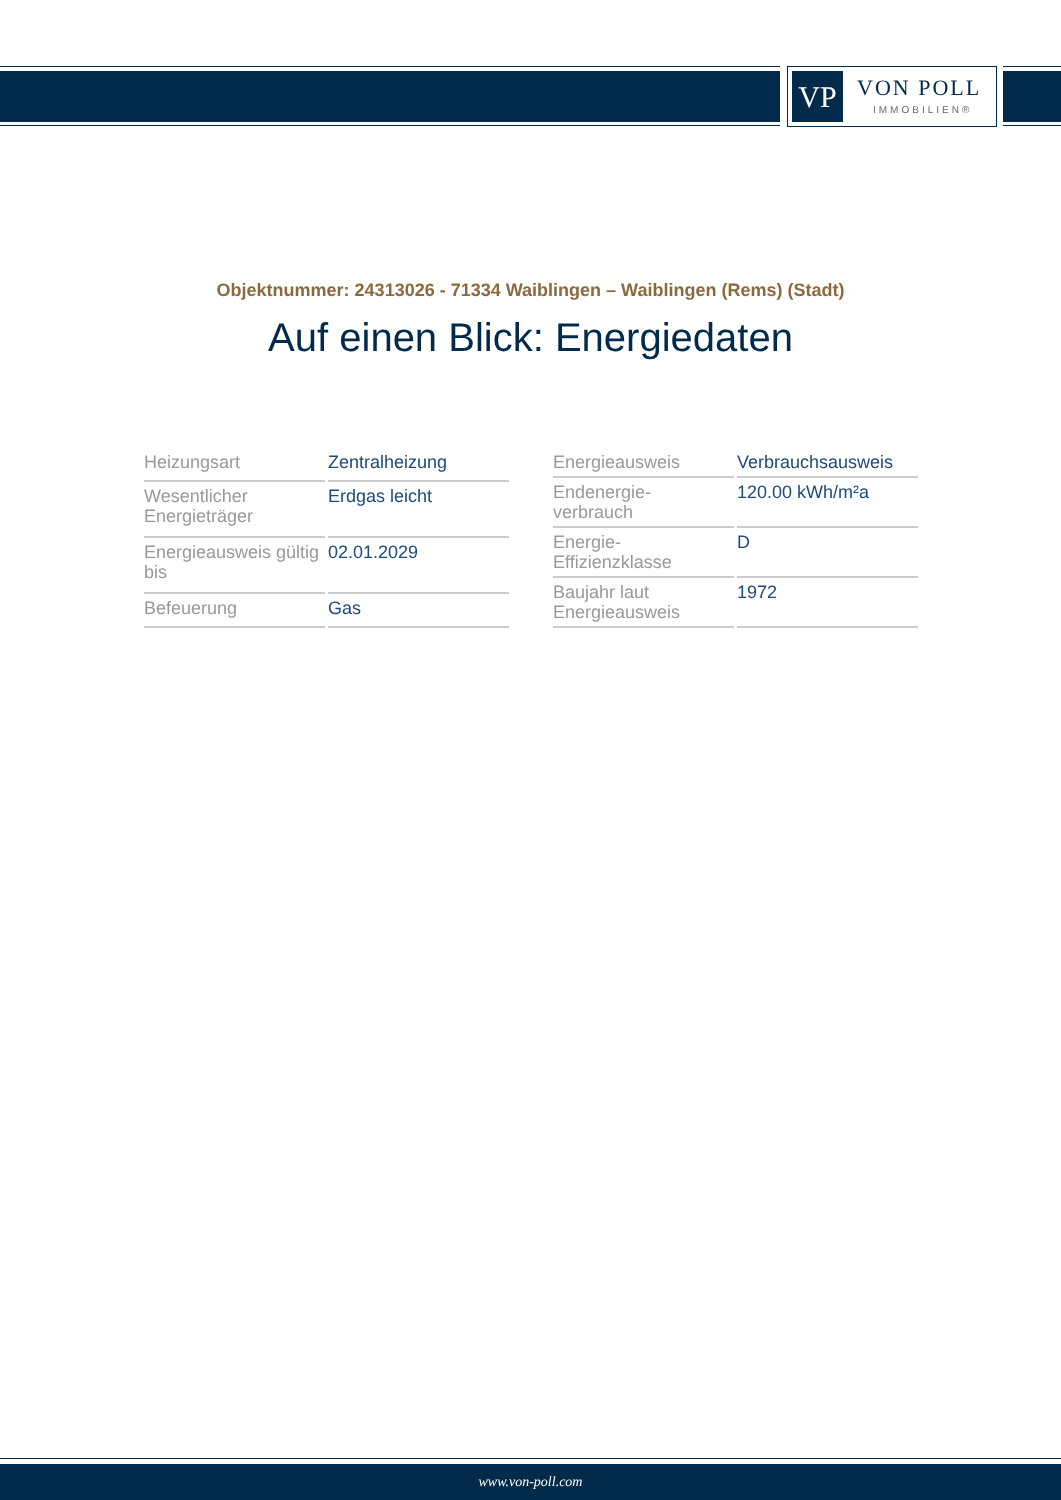VP VON POLL
IMMOBILIEN®
Objektnummer: 24313026 - 71334 Waiblingen – Waiblingen (Rems) (Stadt)
Auf einen Blick: Energiedaten
| Heizungsart | Zentralheizung |
| Wesentlicher Energieträger | Erdgas leicht |
| Energieausweis gültig bis | 02.01.2029 |
| Befeuerung | Gas |
| Energieausweis | Verbrauchsausweis |
| Endenergie- verbrauch | 120.00 kWh/m²a |
| Energie- Effizienzklasse | D |
| Baujahr laut Energieausweis | 1972 |
www.von-poll.com